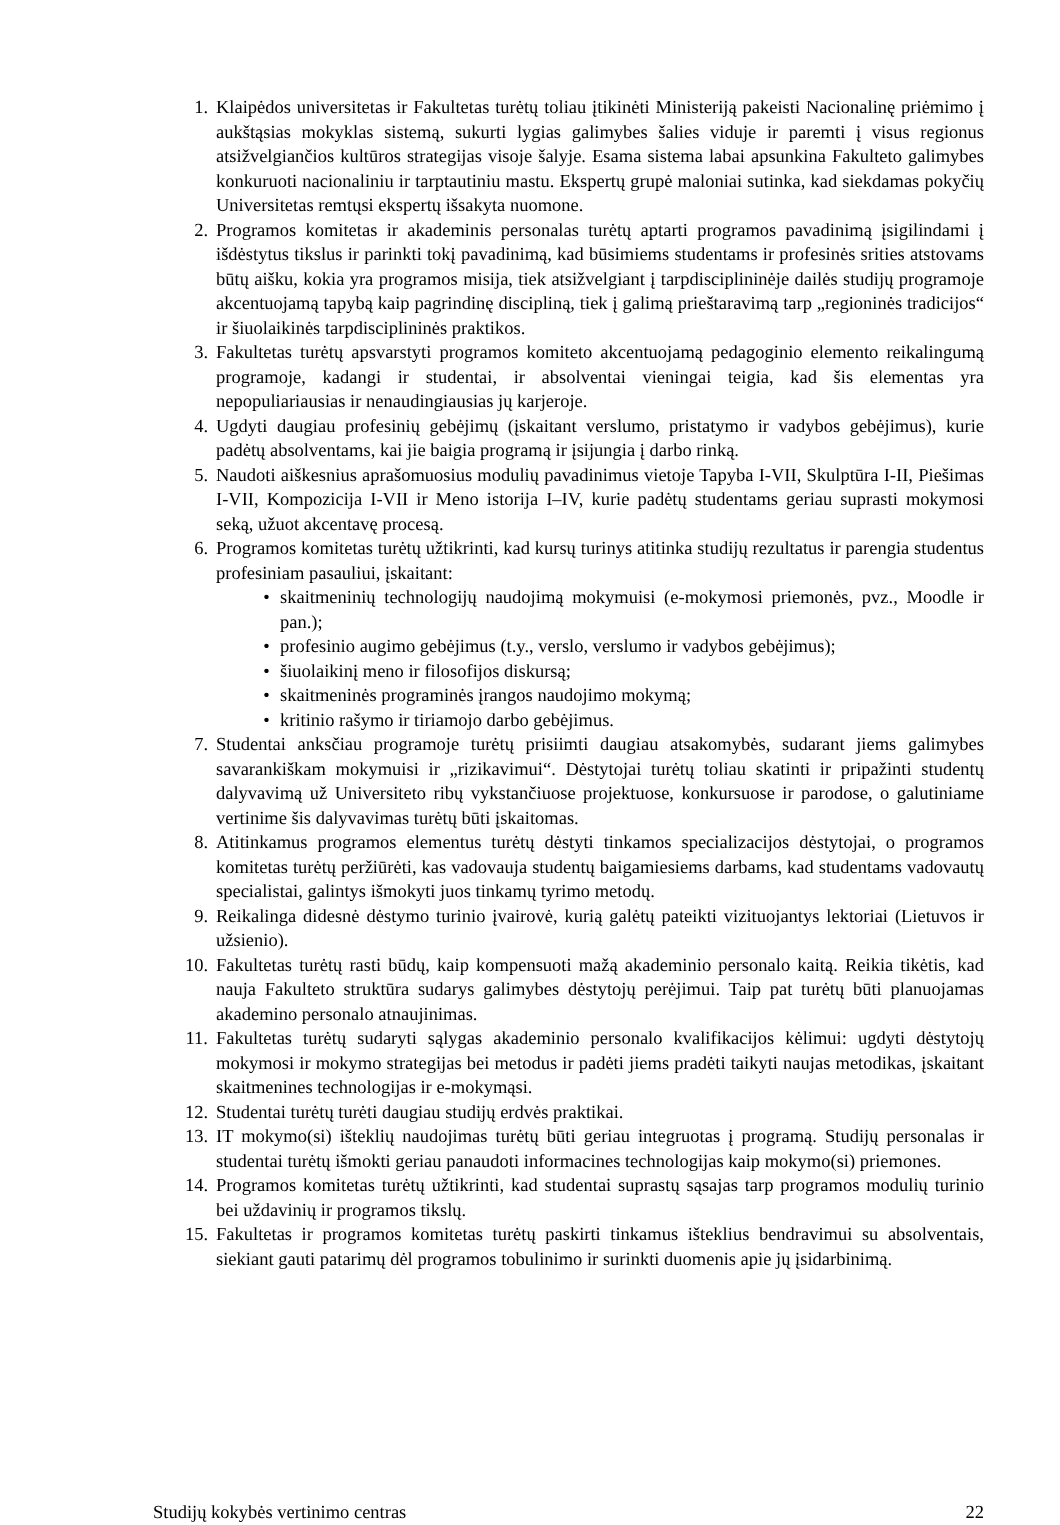1. Klaipėdos universitetas ir Fakultetas turėtų toliau įtikinėti Ministeriją pakeisti Nacionalinę priėmimo į aukštąsias mokyklas sistemą, sukurti lygias galimybes šalies viduje ir paremti į visus regionus atsižvelgiančios kultūros strategijas visoje šalyje. Esama sistema labai apsunkina Fakulteto galimybes konkuruoti nacionaliniu ir tarptautiniu mastu. Ekspertų grupė maloniai sutinka, kad siekdamas pokyčių Universitetas remtųsi ekspertų išsakyta nuomone.
2. Programos komitetas ir akademinis personalas turėtų aptarti programos pavadinimą įsigilindami į išdėstytus tikslus ir parinkti tokį pavadinimą, kad būsimiems studentams ir profesinės srities atstovams būtų aišku, kokia yra programos misija, tiek atsižvelgiant į tarpdisciplininėje dailės studijų programoje akcentuojamą tapybą kaip pagrindinę discipliną, tiek į galimą prieštaravimą tarp „regioninės tradicijos“ ir šiuolaikinės tarpdisciplininės praktikos.
3. Fakultetas turėtų apsvarstyti programos komiteto akcentuojamą pedagoginio elemento reikalingumą programoje, kadangi ir studentai, ir absolventai vieningai teigia, kad šis elementas yra nepopuliariausias ir nenaudingiausias jų karjeroje.
4. Ugdyti daugiau profesinių gebėjimų (įskaitant verslumo, pristatymo ir vadybos gebėjimus), kurie padėtų absolventams, kai jie baigia programą ir įsijungia į darbo rinką.
5. Naudoti aiškesnius aprašomuosius modulių pavadinimus vietoje Tapyba I-VII, Skulptūra I-II, Piešimas I-VII, Kompozicija I-VII ir Meno istorija I–IV, kurie padėtų studentams geriau suprasti mokymosi seką, užuot akcentavę procesą.
6. Programos komitetas turėtų užtikrinti, kad kursų turinys atitinka studijų rezultatus ir parengia studentus profesiniam pasauliui, įskaitant:
• skaitmeninių technologijų naudojimą mokymuisi (e-mokymosi priemonės, pvz., Moodle ir pan.);
• profesinio augimo gebėjimus (t.y., verslo, verslumo ir vadybos gebėjimus);
• šiuolaikinį meno ir filosofijos diskursą;
• skaitmeninės programinės įrangos naudojimo mokymą;
• kritinio rašymo ir tiriamojo darbo gebėjimus.
7. Studentai anksčiau programoje turėtų prisiimti daugiau atsakomybės, sudarant jiems galimybes savarankiškam mokymuisi ir „rizikavimui“. Dėstytojai turėtų toliau skatinti ir pripažinti studentų dalyvavimą už Universiteto ribų vykstančiuose projektuose, konkursuose ir parodose, o galutiniame vertinime šis dalyvavimas turėtų būti įskaitomas.
8. Atitinkamus programos elementus turėtų dėstyti tinkamos specializacijos dėstytojai, o programos komitetas turėtų peržiūrėti, kas vadovauja studentų baigamiesiems darbams, kad studentams vadovautų specialistai, galintys išmokyti juos tinkamų tyrimo metodų.
9. Reikalinga didesnė dėstymo turinio įvairovė, kurią galėtų pateikti vizituojantys lektoriai (Lietuvos ir užsienio).
10. Fakultetas turėtų rasti būdų, kaip kompensuoti mažą akademinio personalo kaitą. Reikia tikėtis, kad nauja Fakulteto struktūra sudarys galimybes dėstytojų perėjimui. Taip pat turėtų būti planuojamas akademino personalo atnaujinimas.
11. Fakultetas turėtų sudaryti sąlygas akademinio personalo kvalifikacijos kėlimui: ugdyti dėstytojų mokymosi ir mokymo strategijas bei metodus ir padėti jiems pradėti taikyti naujas metodikas, įskaitant skaitmenines technologijas ir e-mokymąsi.
12. Studentai turėtų turėti daugiau studijų erdvės praktikai.
13. IT mokymo(si) išteklių naudojimas turėtų būti geriau integruotas į programą. Studijų personalas ir studentai turėtų išmokti geriau panaudoti informacines technologijas kaip mokymo(si) priemones.
14. Programos komitetas turėtų užtikrinti, kad studentai suprastų sąsajas tarp programos modulių turinio bei uždavinių ir programos tikslų.
15. Fakultetas ir programos komitetas turėtų paskirti tinkamus išteklius bendravimui su absolventais, siekiant gauti patarimų dėl programos tobulinimo ir surinkti duomenis apie jų įsidarbinimą.
Studijų kokybės vertinimo centras 22